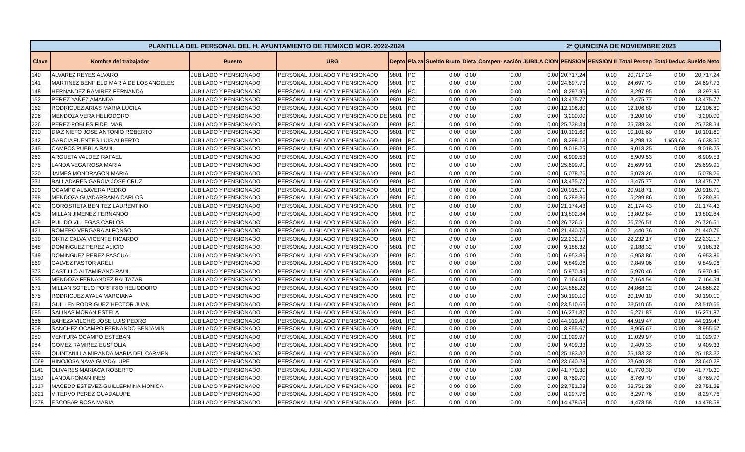| PLANTILLA DEL PERSONAL DEL H. AYUNTAMIENTO DE TEMIXCO MOR. 2022-2024 | | | | | | | | | 2ª QUINCENA DE NOVIEMBRE 2023 | | | | | |
| --- | --- | --- | --- | --- | --- | --- | --- | --- | --- | --- | --- | --- | --- | --- |
| Clave | Nombre del trabajador | Puesto | URG | Depto | Pla za | Sueldo Bruto | Dieta | Compen- sación | JUBILA CION | PENSION | PENSION II | Total Percep | Total Deduc | Sueldo Neto |
| 140 | ALVAREZ REYES ALVARO | JUBILADO Y PENSIONADO | PERSONAL JUBILADO Y PENSIONADO | 9801 | PC | 0.00 | 0.00 | 0.00 | 0.00 | 20,717.24 | 0.00 | 20,717.24 | 0.00 | 20,717.24 |
| 141 | MARTINEZ BENFIELD MARIA DE LOS ANGELES | JUBILADO Y PENSIONADO | PERSONAL JUBILADO Y PENSIONADO | 9801 | PC | 0.00 | 0.00 | 0.00 | 0.00 | 24,697.73 | 0.00 | 24,697.73 | 0.00 | 24,697.73 |
| 148 | HERNANDEZ RAMIREZ FERNANDA | JUBILADO Y PENSIONADO | PERSONAL JUBILADO Y PENSIONADO | 9801 | PC | 0.00 | 0.00 | 0.00 | 0.00 | 8,297.95 | 0.00 | 8,297.95 | 0.00 | 8,297.95 |
| 152 | PEREZ YAÑEZ AMANDA | JUBILADO Y PENSIONADO | PERSONAL JUBILADO Y PENSIONADO | 9801 | PC | 0.00 | 0.00 | 0.00 | 0.00 | 13,475.77 | 0.00 | 13,475.77 | 0.00 | 13,475.77 |
| 162 | RODRIGUEZ ARIAS MARIA LUCILA | JUBILADO Y PENSIONADO | PERSONAL JUBILADO Y PENSIONADO | 9801 | PC | 0.00 | 0.00 | 0.00 | 0.00 | 12,106.80 | 0.00 | 12,106.80 | 0.00 | 12,106.80 |
| 206 | MENDOZA VERA HELIODORO | JUBILADO Y PENSIONADO | PERSONAL JUBILADO Y PENSIONADO DE | 9801 | PC | 0.00 | 0.00 | 0.00 | 0.00 | 3,200.00 | 0.00 | 3,200.00 | 0.00 | 3,200.00 |
| 226 | PEREZ ROBLES FIDELMAR | JUBILADO Y PENSIONADO | PERSONAL JUBILADO Y PENSIONADO | 9801 | PC | 0.00 | 0.00 | 0.00 | 0.00 | 25,738.34 | 0.00 | 25,738.34 | 0.00 | 25,738.34 |
| 230 | DIAZ NIETO JOSE ANTONIO ROBERTO | JUBILADO Y PENSIONADO | PERSONAL JUBILADO Y PENSIONADO | 9801 | PC | 0.00 | 0.00 | 0.00 | 0.00 | 10,101.60 | 0.00 | 10,101.60 | 0.00 | 10,101.60 |
| 242 | GARCIA FUENTES LUIS ALBERTO | JUBILADO Y PENSIONADO | PERSONAL JUBILADO Y PENSIONADO | 9801 | PC | 0.00 | 0.00 | 0.00 | 0.00 | 8,298.13 | 0.00 | 8,298.13 | 1,659.63 | 6,638.50 |
| 245 | CAMPOS PUEBLA RAUL | JUBILADO Y PENSIONADO | PERSONAL JUBILADO Y PENSIONADO | 9801 | PC | 0.00 | 0.00 | 0.00 | 0.00 | 9,018.25 | 0.00 | 9,018.25 | 0.00 | 9,018.25 |
| 263 | ARGUETA VALDEZ RAFAEL | JUBILADO Y PENSIONADO | PERSONAL JUBILADO Y PENSIONADO | 9801 | PC | 0.00 | 0.00 | 0.00 | 0.00 | 6,909.53 | 0.00 | 6,909.53 | 0.00 | 6,909.53 |
| 275 | LANDA VEGA ROSA MARIA | JUBILADO Y PENSIONADO | PERSONAL JUBILADO Y PENSIONADO | 9801 | PC | 0.00 | 0.00 | 0.00 | 0.00 | 25,699.91 | 0.00 | 25,699.91 | 0.00 | 25,699.91 |
| 320 | JAIMES MONDRAGON MARIA | JUBILADO Y PENSIONADO | PERSONAL JUBILADO Y PENSIONADO | 9801 | PC | 0.00 | 0.00 | 0.00 | 0.00 | 5,078.26 | 0.00 | 5,078.26 | 0.00 | 5,078.26 |
| 331 | BALLADARES GARCIA JOSE CRUZ | JUBILADO Y PENSIONADO | PERSONAL JUBILADO Y PENSIONADO | 9801 | PC | 0.00 | 0.00 | 0.00 | 0.00 | 13,475.77 | 0.00 | 13,475.77 | 0.00 | 13,475.77 |
| 390 | OCAMPO ALBAVERA PEDRO | JUBILADO Y PENSIONADO | PERSONAL JUBILADO Y PENSIONADO | 9801 | PC | 0.00 | 0.00 | 0.00 | 0.00 | 20,918.71 | 0.00 | 20,918.71 | 0.00 | 20,918.71 |
| 398 | MENDOZA GUADARRAMA CARLOS | JUBILADO Y PENSIONADO | PERSONAL JUBILADO Y PENSIONADO | 9801 | PC | 0.00 | 0.00 | 0.00 | 0.00 | 5,289.86 | 0.00 | 5,289.86 | 0.00 | 5,289.86 |
| 402 | GOROSTIETA BENITEZ LAURENTINO | JUBILADO Y PENSIONADO | PERSONAL JUBILADO Y PENSIONADO | 9801 | PC | 0.00 | 0.00 | 0.00 | 0.00 | 21,174.43 | 0.00 | 21,174.43 | 0.00 | 21,174.43 |
| 405 | MILLAN JIMENEZ FERNANDO | JUBILADO Y PENSIONADO | PERSONAL JUBILADO Y PENSIONADO | 9801 | PC | 0.00 | 0.00 | 0.00 | 0.00 | 13,802.84 | 0.00 | 13,802.84 | 0.00 | 13,802.84 |
| 409 | PULIDO VILLEGAS CARLOS | JUBILADO Y PENSIONADO | PERSONAL JUBILADO Y PENSIONADO | 9801 | PC | 0.00 | 0.00 | 0.00 | 0.00 | 26,726.51 | 0.00 | 26,726.51 | 0.00 | 26,726.51 |
| 421 | ROMERO VERGARA ALFONSO | JUBILADO Y PENSIONADO | PERSONAL JUBILADO Y PENSIONADO | 9801 | PC | 0.00 | 0.00 | 0.00 | 0.00 | 21,440.76 | 0.00 | 21,440.76 | 0.00 | 21,440.76 |
| 519 | ORTIZ CALVA VICENTE RICARDO | JUBILADO Y PENSIONADO | PERSONAL JUBILADO Y PENSIONADO | 9801 | PC | 0.00 | 0.00 | 0.00 | 0.00 | 22,232.17 | 0.00 | 22,232.17 | 0.00 | 22,232.17 |
| 548 | DOMINGUEZ PEREZ ALICIO | JUBILADO Y PENSIONADO | PERSONAL JUBILADO Y PENSIONADO | 9801 | PC | 0.00 | 0.00 | 0.00 | 0.00 | 9,188.32 | 0.00 | 9,188.32 | 0.00 | 9,188.32 |
| 549 | DOMINGUEZ PEREZ PASCUAL | JUBILADO Y PENSIONADO | PERSONAL JUBILADO Y PENSIONADO | 9801 | PC | 0.00 | 0.00 | 0.00 | 0.00 | 6,953.86 | 0.00 | 6,953.86 | 0.00 | 6,953.86 |
| 569 | GALVEZ PASTOR ARELI | JUBILADO Y PENSIONADO | PERSONAL JUBILADO Y PENSIONADO | 9801 | PC | 0.00 | 0.00 | 0.00 | 0.00 | 9,849.06 | 0.00 | 9,849.06 | 0.00 | 9,849.06 |
| 573 | CASTILLO ALTAMIRANO RAUL | JUBILADO Y PENSIONADO | PERSONAL JUBILADO Y PENSIONADO | 9801 | PC | 0.00 | 0.00 | 0.00 | 0.00 | 5,970.46 | 0.00 | 5,970.46 | 0.00 | 5,970.46 |
| 635 | MENDOZA FERNANDEZ BALTAZAR | JUBILADO Y PENSIONADO | PERSONAL JUBILADO Y PENSIONADO | 9801 | PC | 0.00 | 0.00 | 0.00 | 0.00 | 7,164.54 | 0.00 | 7,164.54 | 0.00 | 7,164.54 |
| 671 | MILLAN SOTELO PORFIRIO HELIODORO | JUBILADO Y PENSIONADO | PERSONAL JUBILADO Y PENSIONADO | 9801 | PC | 0.00 | 0.00 | 0.00 | 0.00 | 24,868.22 | 0.00 | 24,868.22 | 0.00 | 24,868.22 |
| 675 | RODRIGUEZ AYALA MARCIANA | JUBILADO Y PENSIONADO | PERSONAL JUBILADO Y PENSIONADO | 9801 | PC | 0.00 | 0.00 | 0.00 | 0.00 | 30,190.10 | 0.00 | 30,190.10 | 0.00 | 30,190.10 |
| 681 | GUILLEN RODRIGUEZ HECTOR JUAN | JUBILADO Y PENSIONADO | PERSONAL JUBILADO Y PENSIONADO | 9801 | PC | 0.00 | 0.00 | 0.00 | 0.00 | 23,510.65 | 0.00 | 23,510.65 | 0.00 | 23,510.65 |
| 685 | SALINAS MORAN ESTELA | JUBILADO Y PENSIONADO | PERSONAL JUBILADO Y PENSIONADO | 9801 | PC | 0.00 | 0.00 | 0.00 | 0.00 | 16,271.87 | 0.00 | 16,271.87 | 0.00 | 16,271.87 |
| 686 | BAHEZA VILCHIS JOSE LUIS PEDRO | JUBILADO Y PENSIONADO | PERSONAL JUBILADO Y PENSIONADO | 9801 | PC | 0.00 | 0.00 | 0.00 | 0.00 | 44,919.47 | 0.00 | 44,919.47 | 0.00 | 44,919.47 |
| 908 | SANCHEZ OCAMPO FERNANDO BENJAMIN | JUBILADO Y PENSIONADO | PERSONAL JUBILADO Y PENSIONADO | 9801 | PC | 0.00 | 0.00 | 0.00 | 0.00 | 8,955.67 | 0.00 | 8,955.67 | 0.00 | 8,955.67 |
| 980 | VENTURA OCAMPO ESTEBAN | JUBILADO Y PENSIONADO | PERSONAL JUBILADO Y PENSIONADO | 9801 | PC | 0.00 | 0.00 | 0.00 | 0.00 | 11,029.97 | 0.00 | 11,029.97 | 0.00 | 11,029.97 |
| 984 | GOMEZ RAMIREZ EUSTOLIA | JUBILADO Y PENSIONADO | PERSONAL JUBILADO Y PENSIONADO | 9801 | PC | 0.00 | 0.00 | 0.00 | 0.00 | 9,409.33 | 0.00 | 9,409.33 | 0.00 | 9,409.33 |
| 999 | QUINTANILLA MIRANDA MARIA DEL CARMEN | JUBILADO Y PENSIONADO | PERSONAL JUBILADO Y PENSIONADO | 9801 | PC | 0.00 | 0.00 | 0.00 | 0.00 | 25,183.32 | 0.00 | 25,183.32 | 0.00 | 25,183.32 |
| 1069 | HINOJOSA NAVA GUADALUPE | JUBILADO Y PENSIONADO | PERSONAL JUBILADO Y PENSIONADO | 9801 | PC | 0.00 | 0.00 | 0.00 | 0.00 | 23,640.28 | 0.00 | 23,640.28 | 0.00 | 23,640.28 |
| 1141 | OLIVARES MARIACA ROBERTO | JUBILADO Y PENSIONADO | PERSONAL JUBILADO Y PENSIONADO | 9801 | PC | 0.00 | 0.00 | 0.00 | 0.00 | 41,770.30 | 0.00 | 41,770.30 | 0.00 | 41,770.30 |
| 1150 | LANDA ROMAN INES | JUBILADO Y PENSIONADO | PERSONAL JUBILADO Y PENSIONADO | 9801 | PC | 0.00 | 0.00 | 0.00 | 0.00 | 8,769.70 | 0.00 | 8,769.70 | 0.00 | 8,769.70 |
| 1217 | MACEDO ESTEVEZ GUILLERMINA MONICA | JUBILADO Y PENSIONADO | PERSONAL JUBILADO Y PENSIONADO | 9801 | PC | 0.00 | 0.00 | 0.00 | 0.00 | 23,751.28 | 0.00 | 23,751.28 | 0.00 | 23,751.28 |
| 1221 | VITERVO PEREZ GUADALUPE | JUBILADO Y PENSIONADO | PERSONAL JUBILADO Y PENSIONADO | 9801 | PC | 0.00 | 0.00 | 0.00 | 0.00 | 8,297.76 | 0.00 | 8,297.76 | 0.00 | 8,297.76 |
| 1278 | ESCOBAR ROSA MARIA | JUBILADO Y PENSIONADO | PERSONAL JUBILADO Y PENSIONADO | 9801 | PC | 0.00 | 0.00 | 0.00 | 0.00 | 14,478.58 | 0.00 | 14,478.58 | 0.00 | 14,478.58 |